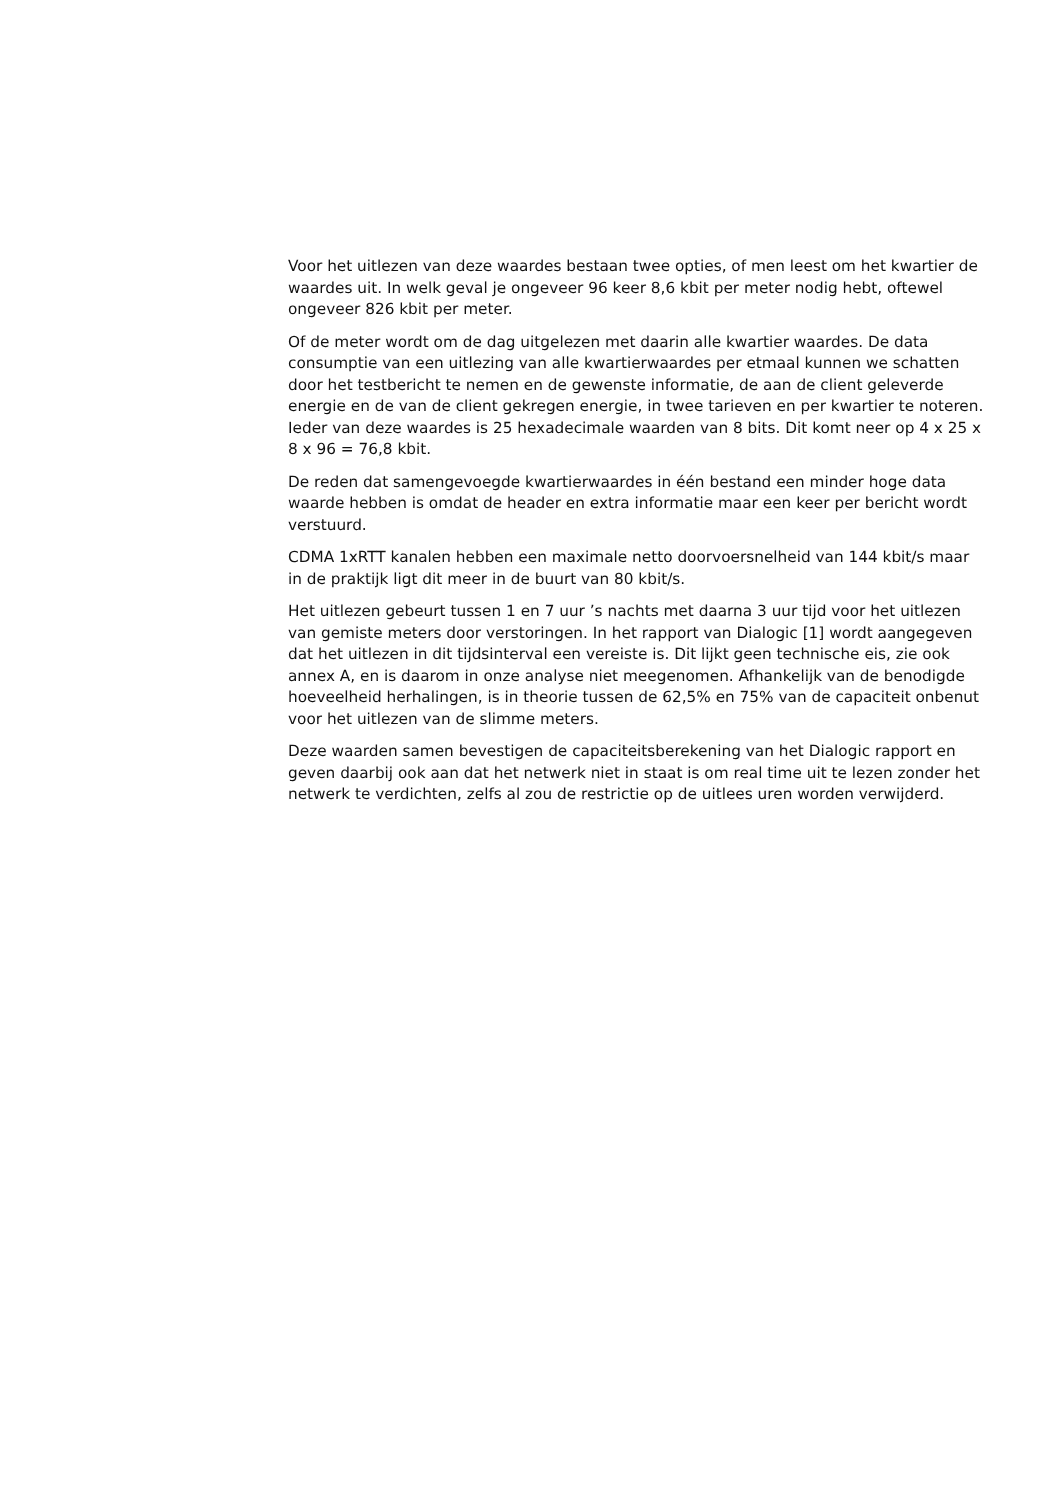Voor het uitlezen van deze waardes bestaan twee opties, of men leest om het kwartier de waardes uit. In welk geval je ongeveer 96 keer 8,6 kbit per meter nodig hebt, oftewel ongeveer 826 kbit per meter.
Of de meter wordt om de dag uitgelezen met daarin alle kwartier waardes. De data consumptie van een uitlezing van alle kwartierwaardes per etmaal kunnen we schatten door het testbericht te nemen en de gewenste informatie, de aan de client geleverde energie en de van de client gekregen energie, in twee tarieven en per kwartier te noteren. Ieder van deze waardes is 25 hexadecimale waarden van 8 bits. Dit komt neer op 4 x 25 x 8 x 96 = 76,8 kbit.
De reden dat samengevoegde kwartierwaardes in één bestand een minder hoge data waarde hebben is omdat de header en extra informatie maar een keer per bericht wordt verstuurd.
CDMA 1xRTT kanalen hebben een maximale netto doorvoersnelheid van 144 kbit/s maar in de praktijk ligt dit meer in de buurt van 80 kbit/s.
Het uitlezen gebeurt tussen 1 en 7 uur ’s nachts met daarna 3 uur tijd voor het uitlezen van gemiste meters door verstoringen. In het rapport van Dialogic [1] wordt aangegeven dat het uitlezen in dit tijdsinterval een vereiste is. Dit lijkt geen technische eis, zie ook annex A, en is daarom in onze analyse niet meegenomen. Afhankelijk van de benodigde hoeveelheid herhalingen, is in theorie tussen de 62,5% en 75% van de capaciteit onbenut voor het uitlezen van de slimme meters.
Deze waarden samen bevestigen de capaciteitsberekening van het Dialogic rapport en geven daarbij ook aan dat het netwerk niet in staat is om real time uit te lezen zonder het netwerk te verdichten, zelfs al zou de restrictie op de uitlees uren worden verwijderd.